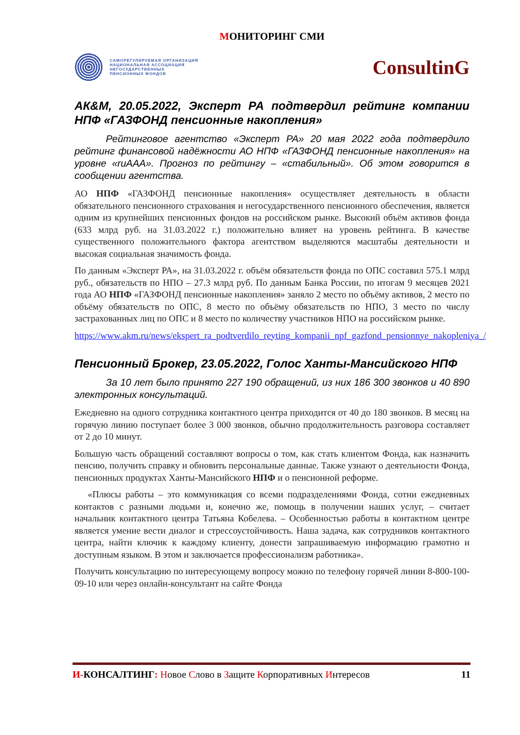МОНИТОРИНГ СМИ
САМОРЕГУЛИРУЕМАЯ ОРГАНИЗАЦИЯ
НАЦИОНАЛЬНАЯ АССОЦИАЦИЯ
НЕГОСУДАРСТВЕННЫХ
ПЕНСИОННЫХ ФОНДОВ
ConsultinG
АК&М, 20.05.2022, Эксперт РА подтвердил рейтинг компании НПФ «ГАЗФОНД пенсионные накопления»
Рейтинговое агентство «Эксперт РА» 20 мая 2022 года подтвердило рейтинг финансовой надёжности АО НПФ «ГАЗФОНД пенсионные накопления» на уровне «ruAAA». Прогноз по рейтингу – «стабильный». Об этом говорится в сообщении агентства.
АО НПФ «ГАЗФОНД пенсионные накопления» осуществляет деятельность в области обязательного пенсионного страхования и негосударственного пенсионного обеспечения, является одним из крупнейших пенсионных фондов на российском рынке. Высокий объём активов фонда (633 млрд руб. на 31.03.2022 г.) положительно влияет на уровень рейтинга. В качестве существенного положительного фактора агентством выделяются масштабы деятельности и высокая социальная значимость фонда.
По данным «Эксперт РА», на 31.03.2022 г. объём обязательств фонда по ОПС составил 575.1 млрд руб., обязательств по НПО – 27.3 млрд руб. По данным Банка России, по итогам 9 месяцев 2021 года АО НПФ «ГАЗФОНД пенсионные накопления» заняло 2 место по объёму активов, 2 место по объёму обязательств по ОПС, 8 место по объёму обязательств по НПО, 3 место по числу застрахованных лиц по ОПС и 8 место по количеству участников НПО на российском рынке.
https://www.akm.ru/news/ekspert_ra_podtverdilo_reyting_kompanii_npf_gazfond_pensionnye_nakopleniya_/
Пенсионный Брокер, 23.05.2022, Голос Ханты-Мансийского НПФ
За 10 лет было принято 227 190 обращений, из них 186 300 звонков и 40 890 электронных консультаций.
Ежедневно на одного сотрудника контактного центра приходится от 40 до 180 звонков. В месяц на горячую линию поступает более 3 000 звонков, обычно продолжительность разговора составляет от 2 до 10 минут.
Большую часть обращений составляют вопросы о том, как стать клиентом Фонда, как назначить пенсию, получить справку и обновить персональные данные. Также узнают о деятельности Фонда, пенсионных продуктах Ханты-Мансийского НПФ и о пенсионной реформе.
«Плюсы работы – это коммуникация со всеми подразделениями Фонда, сотни ежедневных контактов с разными людьми и, конечно же, помощь в получении наших услуг, – считает начальник контактного центра Татьяна Кобелева. – Особенностью работы в контактном центре является умение вести диалог и стрессоустойчивость. Наша задача, как сотрудников контактного центра, найти ключик к каждому клиенту, донести запрашиваемую информацию грамотно и доступным языком. В этом и заключается профессионализм работника».
Получить консультацию по интересующему вопросу можно по телефону горячей линии 8-800-100-09-10 или через онлайн-консультант на сайте Фонда
И-КОНСАЛТИНГ: Новое Слово в Защите Корпоративных Интересов
11